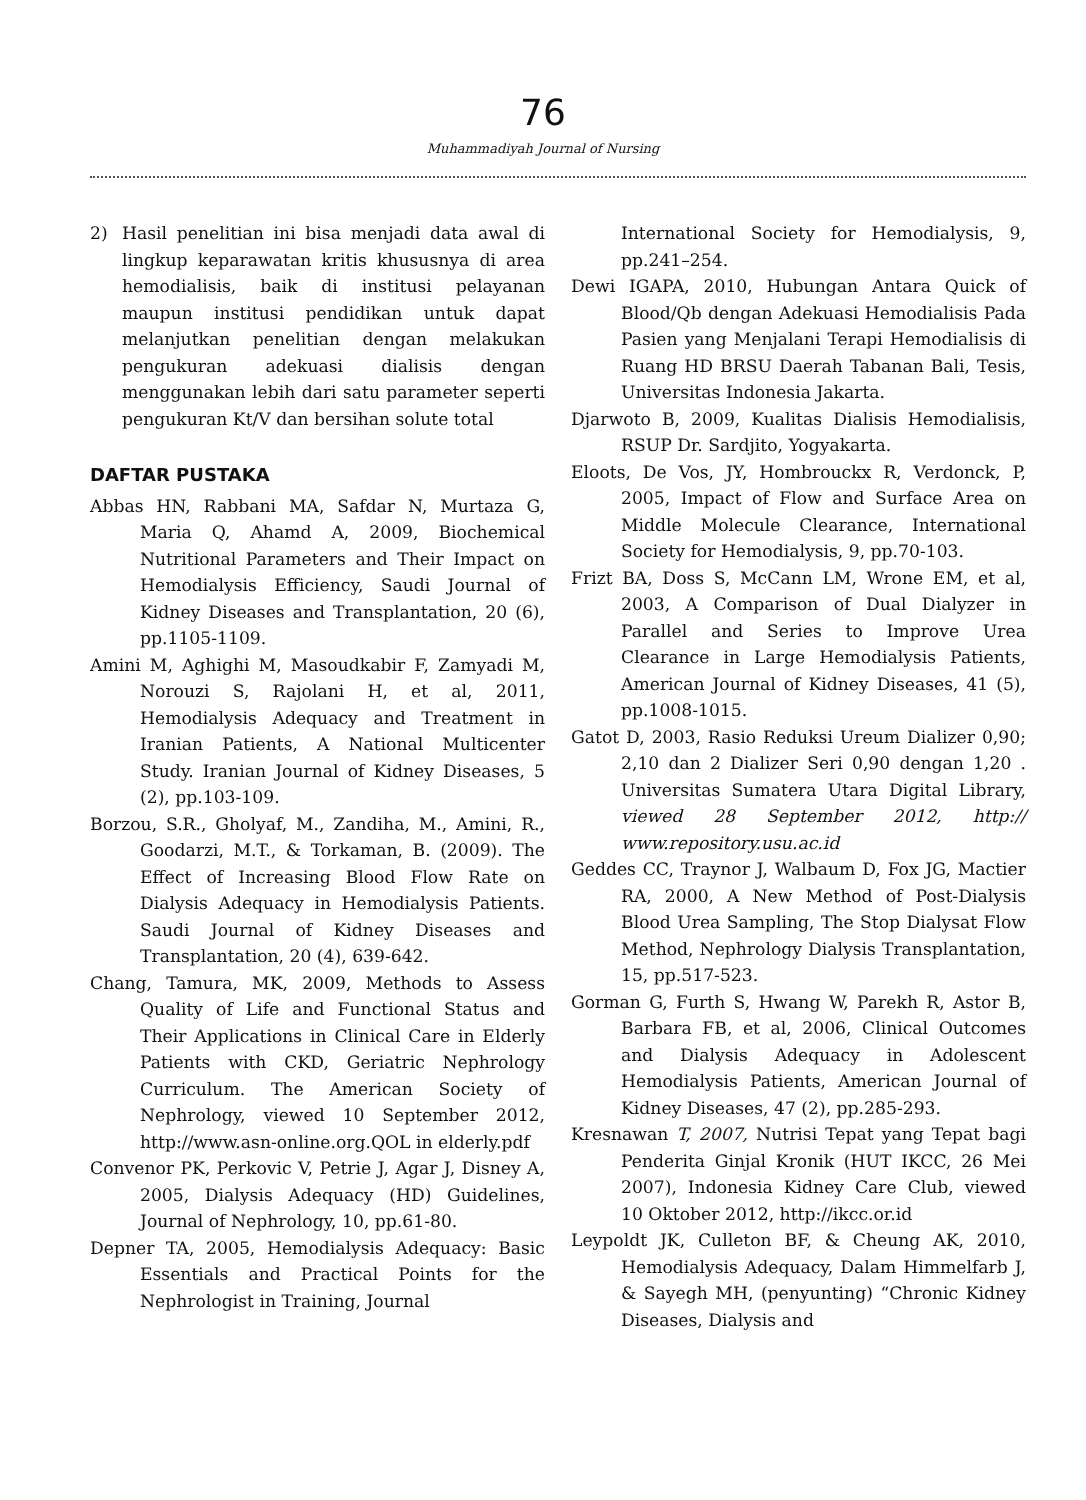76
Muhammadiyah Journal of Nursing
2) Hasil penelitian ini bisa menjadi data awal di lingkup keparawatan kritis khususnya di area hemodialisis, baik di institusi pelayanan maupun institusi pendidikan untuk dapat melanjutkan penelitian dengan melakukan pengukuran adekuasi dialisis dengan menggunakan lebih dari satu parameter seperti pengukuran Kt/V dan bersihan solute total
DAFTAR PUSTAKA
Abbas HN, Rabbani MA, Safdar N, Murtaza G, Maria Q, Ahamd A, 2009, Biochemical Nutritional Parameters and Their Impact on Hemodialysis Efficiency, Saudi Journal of Kidney Diseases and Transplantation, 20 (6), pp.1105-1109.
Amini M, Aghighi M, Masoudkabir F, Zamyadi M, Norouzi S, Rajolani H, et al, 2011, Hemodialysis Adequacy and Treatment in Iranian Patients, A National Multicenter Study. Iranian Journal of Kidney Diseases, 5 (2), pp.103-109.
Borzou, S.R., Gholyaf, M., Zandiha, M., Amini, R., Goodarzi, M.T., & Torkaman, B. (2009). The Effect of Increasing Blood Flow Rate on Dialysis Adequacy in Hemodialysis Patients. Saudi Journal of Kidney Diseases and Transplantation, 20 (4), 639-642.
Chang, Tamura, MK, 2009, Methods to Assess Quality of Life and Functional Status and Their Applications in Clinical Care in Elderly Patients with CKD, Geriatric Nephrology Curriculum. The American Society of Nephrology, viewed 10 September 2012, http://www.asn-online.org.QOL in elderly.pdf
Convenor PK, Perkovic V, Petrie J, Agar J, Disney A, 2005, Dialysis Adequacy (HD) Guidelines, Journal of Nephrology, 10, pp.61-80.
Depner TA, 2005, Hemodialysis Adequacy: Basic Essentials and Practical Points for the Nephrologist in Training, Journal
International Society for Hemodialysis, 9, pp.241–254.
Dewi IGAPA, 2010, Hubungan Antara Quick of Blood/Qb dengan Adekuasi Hemodialisis Pada Pasien yang Menjalani Terapi Hemodialisis di Ruang HD BRSU Daerah Tabanan Bali, Tesis, Universitas Indonesia Jakarta.
Djarwoto B, 2009, Kualitas Dialisis Hemodialisis, RSUP Dr. Sardjito, Yogyakarta.
Eloots, De Vos, JY, Hombrouckx R, Verdonck, P, 2005, Impact of Flow and Surface Area on Middle Molecule Clearance, International Society for Hemodialysis, 9, pp.70-103.
Frizt BA, Doss S, McCann LM, Wrone EM, et al, 2003, A Comparison of Dual Dialyzer in Parallel and Series to Improve Urea Clearance in Large Hemodialysis Patients, American Journal of Kidney Diseases, 41 (5), pp.1008-1015.
Gatot D, 2003, Rasio Reduksi Ureum Dializer 0,90; 2,10 dan 2 Dializer Seri 0,90 dengan 1,20 . Universitas Sumatera Utara Digital Library, viewed 28 September 2012, http:// www.repository.usu.ac.id
Geddes CC, Traynor J, Walbaum D, Fox JG, Mactier RA, 2000, A New Method of Post-Dialysis Blood Urea Sampling, The Stop Dialysat Flow Method, Nephrology Dialysis Transplantation, 15, pp.517-523.
Gorman G, Furth S, Hwang W, Parekh R, Astor B, Barbara FB, et al, 2006, Clinical Outcomes and Dialysis Adequacy in Adolescent Hemodialysis Patients, American Journal of Kidney Diseases, 47 (2), pp.285-293.
Kresnawan T, 2007, Nutrisi Tepat yang Tepat bagi Penderita Ginjal Kronik (HUT IKCC, 26 Mei 2007), Indonesia Kidney Care Club, viewed 10 Oktober 2012, http://ikcc.or.id
Leypoldt JK, Culleton BF, & Cheung AK, 2010, Hemodialysis Adequacy, Dalam Himmelfarb J, & Sayegh MH, (penyunting) “Chronic Kidney Diseases, Dialysis and